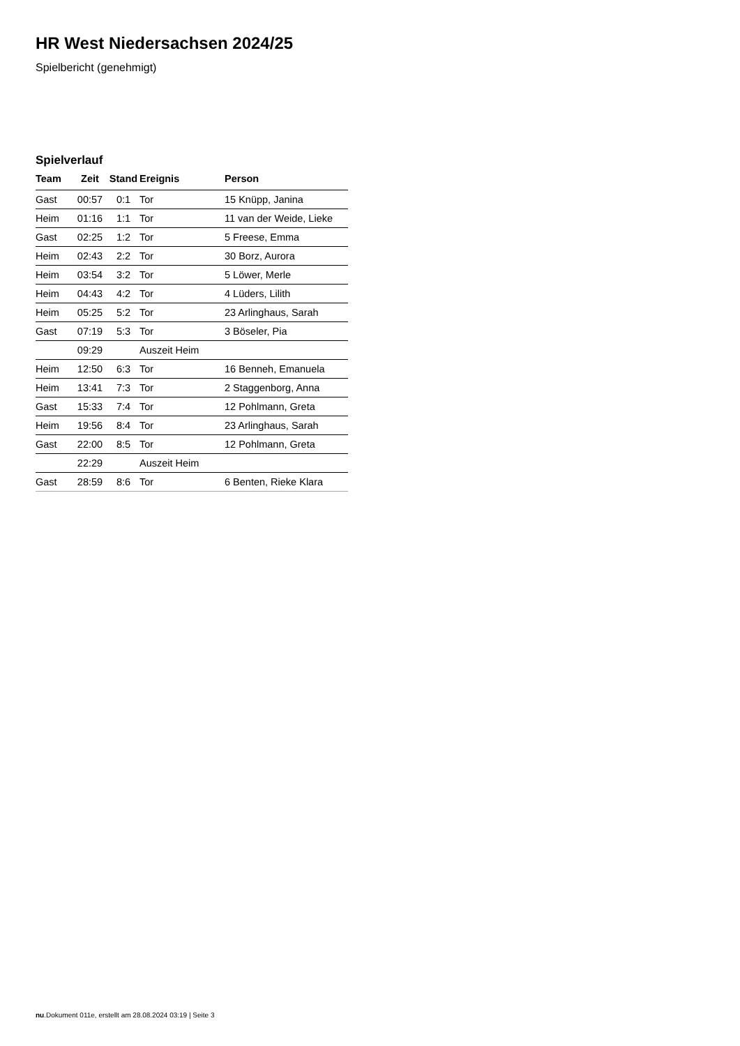HR West Niedersachsen 2024/25
Spielbericht (genehmigt)
Spielverlauf
| Team | Zeit | Stand | Ereignis | Person |
| --- | --- | --- | --- | --- |
| Gast | 00:57 | 0:1 | Tor | 15 Knüpp, Janina |
| Heim | 01:16 | 1:1 | Tor | 11 van der Weide, Lieke |
| Gast | 02:25 | 1:2 | Tor | 5 Freese, Emma |
| Heim | 02:43 | 2:2 | Tor | 30 Borz, Aurora |
| Heim | 03:54 | 3:2 | Tor | 5 Löwer, Merle |
| Heim | 04:43 | 4:2 | Tor | 4 Lüders, Lilith |
| Heim | 05:25 | 5:2 | Tor | 23 Arlinghaus, Sarah |
| Gast | 07:19 | 5:3 | Tor | 3 Böseler, Pia |
| | 09:29 | | Auszeit Heim | |
| Heim | 12:50 | 6:3 | Tor | 16 Benneh, Emanuela |
| Heim | 13:41 | 7:3 | Tor | 2 Staggenborg, Anna |
| Gast | 15:33 | 7:4 | Tor | 12 Pohlmann, Greta |
| Heim | 19:56 | 8:4 | Tor | 23 Arlinghaus, Sarah |
| Gast | 22:00 | 8:5 | Tor | 12 Pohlmann, Greta |
| | 22:29 | | Auszeit Heim | |
| Gast | 28:59 | 8:6 | Tor | 6 Benten, Rieke Klara |
nu.Dokument 011e, erstellt am 28.08.2024 03:19 | Seite 3